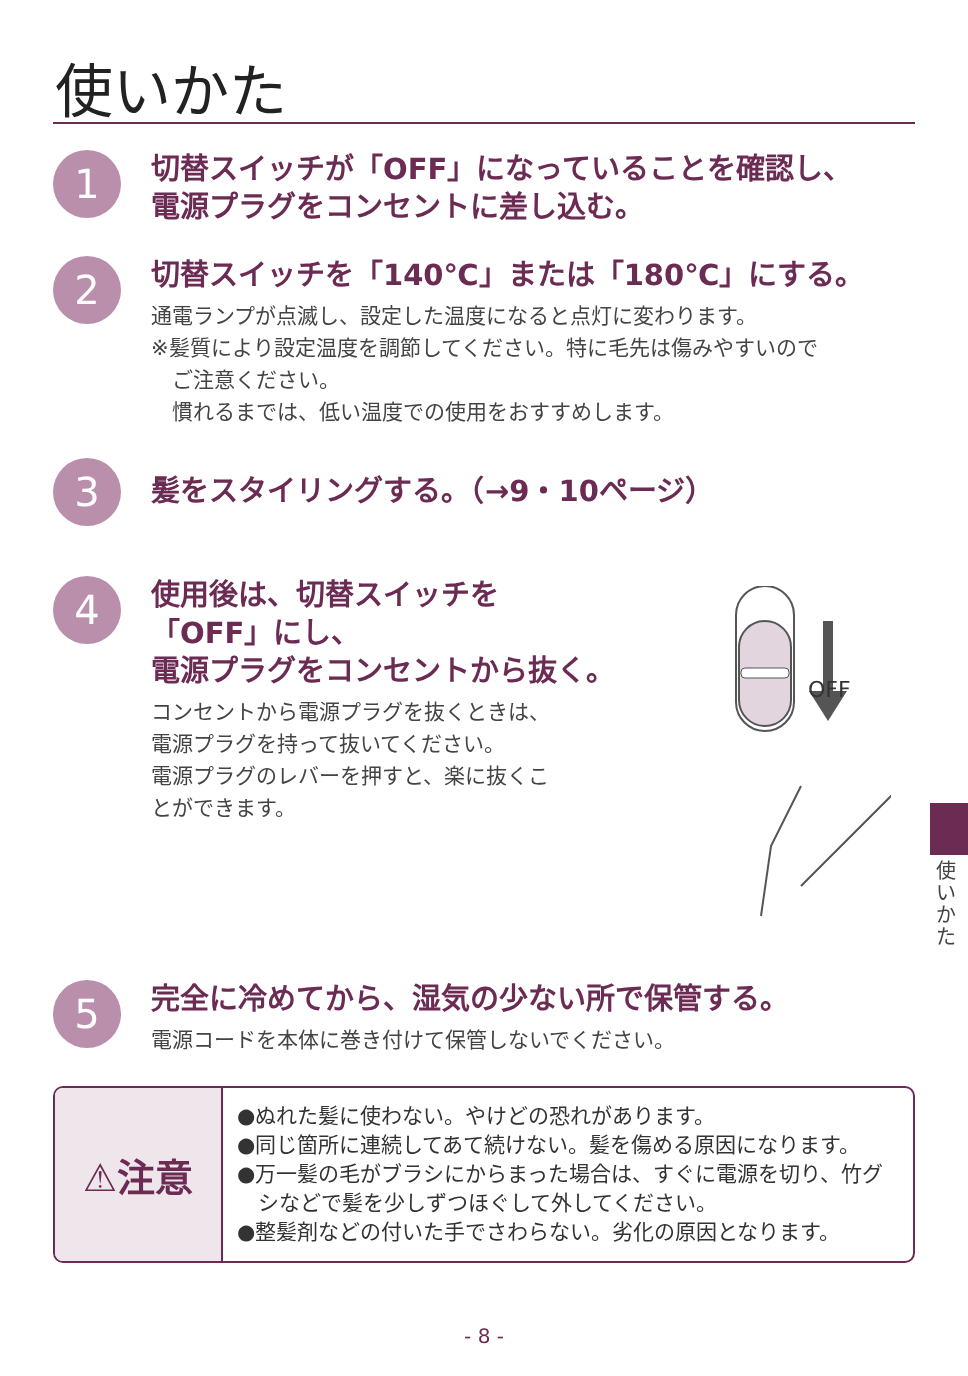使いかた
1
切替スイッチが「OFF」になっていることを確認し、
電源プラグをコンセントに差し込む。
2
切替スイッチを「140℃」または「180℃」にする。
通電ランプが点滅し、設定した温度になると点灯に変わります。
※髪質により設定温度を調節してください。特に毛先は傷みやすいので
　ご注意ください。
　慣れるまでは、低い温度での使用をおすすめします。
3
髪をスタイリングする。（→9・10ページ）
4
使用後は、切替スイッチを
「OFF」にし、
電源プラグをコンセントから抜く。
コンセントから電源プラグを抜くときは、
電源プラグを持って抜いてください。
電源プラグのレバーを押すと、楽に抜くこ
とができます。
OFF
5
完全に冷めてから、湿気の少ない所で保管する。
電源コードを本体に巻き付けて保管しないでください。
⚠注意
●ぬれた髪に使わない。やけどの恐れがあります。
●同じ箇所に連続してあて続けない。髪を傷める原因になります。
●万一髪の毛がブラシにからまった場合は、すぐに電源を切り、竹グ
　シなどで髪を少しずつほぐして外してください。
●整髪剤などの付いた手でさわらない。劣化の原因となります。
使いかた
- 8 -